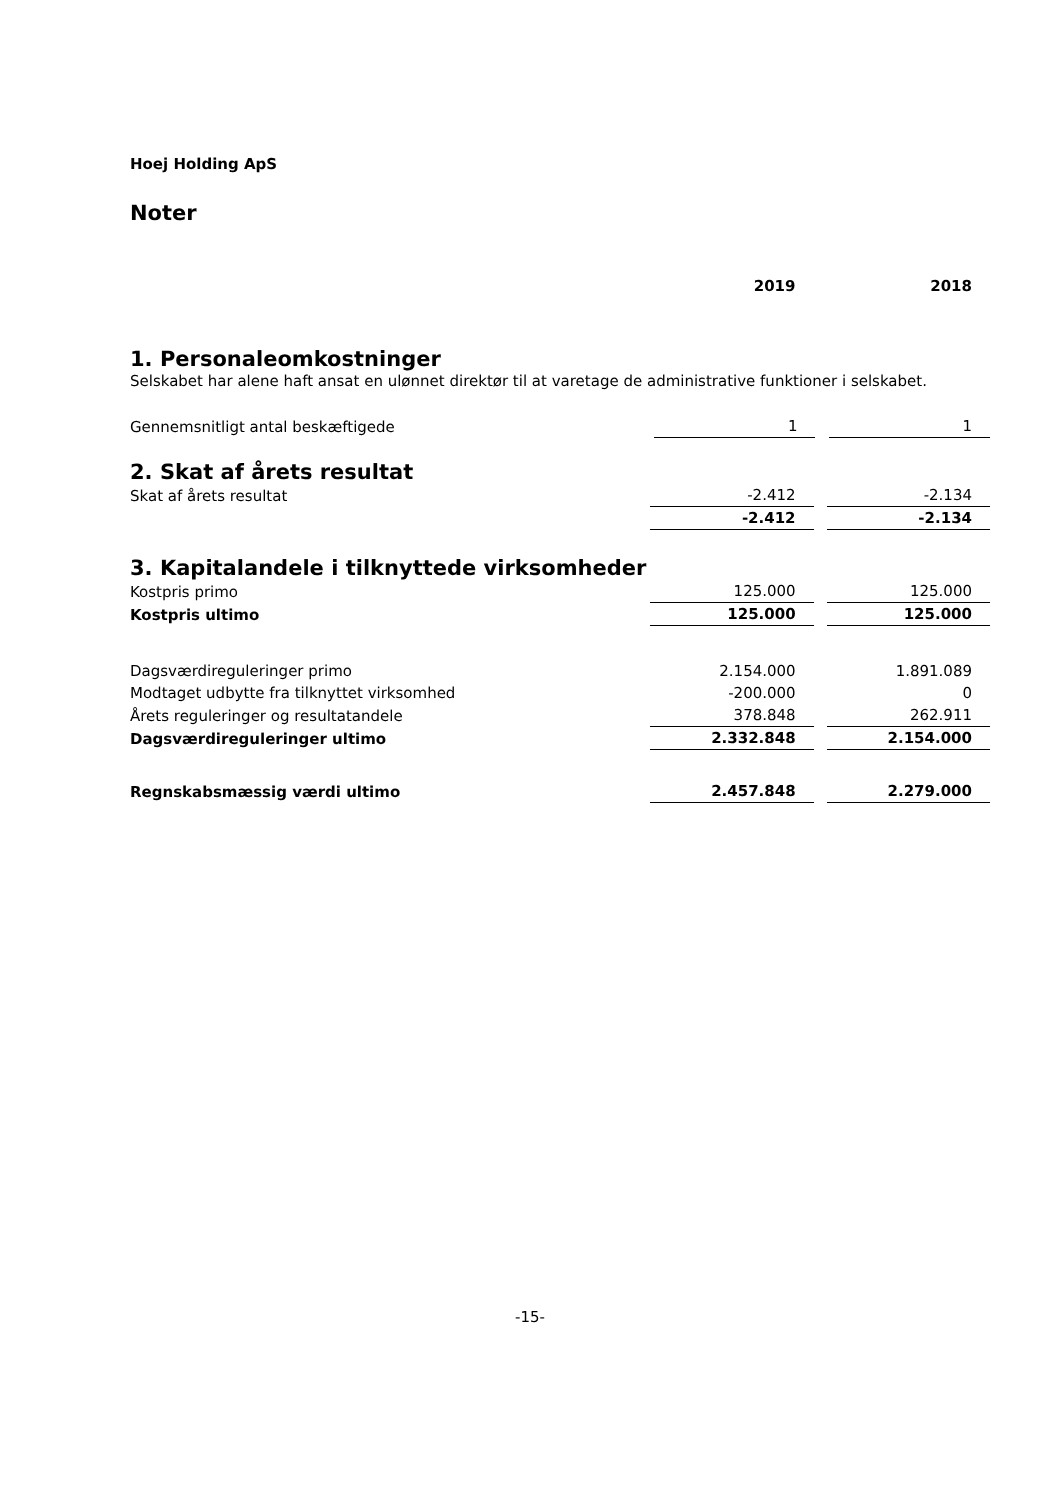Hoej Holding ApS
Noter
| | 2019 | | 2018 |
1. Personaleomkostninger
Selskabet har alene haft ansat en ulønnet direktør til at varetage de administrative funktioner i selskabet.
| Gennemsnitligt antal beskæftigede | 1 | | 1 |
2. Skat af årets resultat
| Skat af årets resultat | -2.412 | | -2.134 |
| | -2.412 | | -2.134 |
3. Kapitalandele i tilknyttede virksomheder
| Kostpris primo | 125.000 | | 125.000 |
| Kostpris ultimo | 125.000 | | 125.000 |
| Dagsværdireguleringer primo | 2.154.000 | | 1.891.089 |
| Modtaget udbytte fra tilknyttet virksomhed | -200.000 | | 0 |
| Årets reguleringer og resultatandele | 378.848 | | 262.911 |
| Dagsværdireguleringer ultimo | 2.332.848 | | 2.154.000 |
| Regnskabsmæssig værdi ultimo | 2.457.848 | | 2.279.000 |
-15-